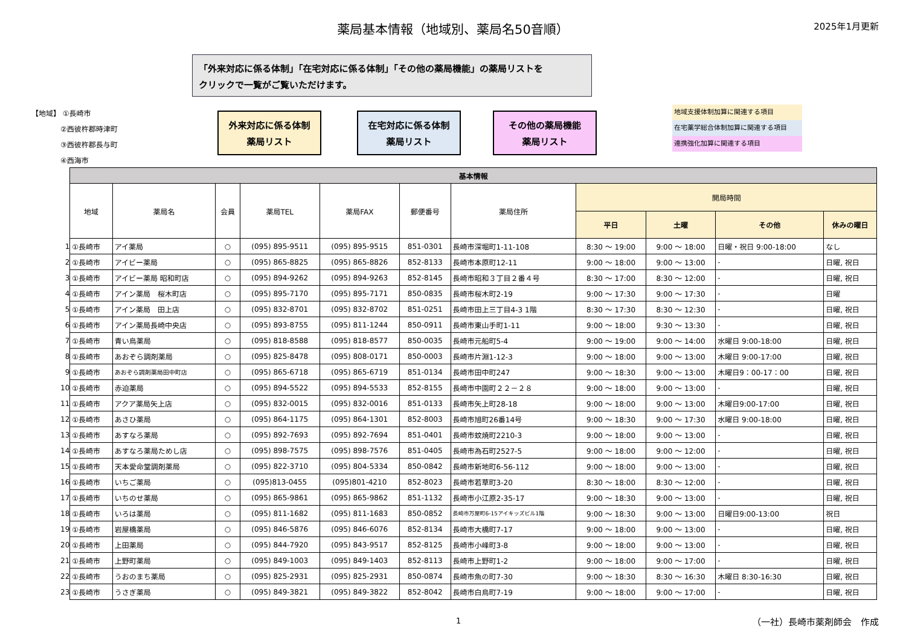薬局基本情報（地域別、薬局名50音順）
2025年1月更新
「外来対応に係る体制」「在宅対応に係る体制」「その他の薬局機能」の薬局リストを
クリックで一覧がご覧いただけます。
【地域】 ①長崎市
　　　　②西彼杵郡時津町
　　　　③西彼杵郡長与町
　　　　④西海市
外来対応に係る体制
薬局リスト
在宅対応に係る体制
薬局リスト
その他の薬局機能
薬局リスト
地域支援体制加算に関連する項目
在宅薬学総合体制加算に関連する項目
連携強化加算に関連する項目
| | 基本情報 | | | | | | | | | | |
| | 地域 | 薬局名 | 会員 | 薬局TEL | 薬局FAX | 郵便番号 | 薬局住所 | 開局時間 | | | |
| | | | | | | | | 平日 | 土曜 | その他 | 休みの曜日 |
| 1 | ①長崎市 | アイ薬局 | ○ | (095) 895-9511 | (095) 895-9515 | 851-0301 | 長崎市深堀町1-11-108 | 8:30 ～ 19:00 | 9:00 ～ 18:00 | 日曜・祝日 9:00-18:00 | なし |
| 2 | ①長崎市 | アイビー薬局 | ○ | (095) 865-8825 | (095) 865-8826 | 852-8133 | 長崎市本原町12-11 | 9:00 ～ 18:00 | 9:00 ～ 13:00 | - | 日曜, 祝日 |
| 3 | ①長崎市 | アイビー薬局 昭和町店 | ○ | (095) 894-9262 | (095) 894-9263 | 852-8145 | 長崎市昭和３丁目２番４号 | 8:30 ～ 17:00 | 8:30 ～ 12:00 | - | 日曜, 祝日 |
| 4 | ①長崎市 | アイン薬局 桜木町店 | ○ | (095) 895-7170 | (095) 895-7171 | 850-0835 | 長崎市桜木町2-19 | 9:00 ～ 17:30 | 9:00 ～ 17:30 | - | 日曜 |
| 5 | ①長崎市 | アイン薬局 田上店 | ○ | (095) 832-8701 | (095) 832-8702 | 851-0251 | 長崎市田上三丁目4-3 1階 | 8:30 ～ 17:30 | 8:30 ～ 12:30 | - | 日曜, 祝日 |
| 6 | ①長崎市 | アイン薬局長崎中央店 | ○ | (095) 893-8755 | (095) 811-1244 | 850-0911 | 長崎市東山手町1-11 | 9:00 ～ 18:00 | 9:30 ～ 13:30 | - | 日曜, 祝日 |
| 7 | ①長崎市 | 青い鳥薬局 | ○ | (095) 818-8588 | (095) 818-8577 | 850-0035 | 長崎市元船町5-4 | 9:00 ～ 19:00 | 9:00 ～ 14:00 | 水曜日 9:00-18:00 | 日曜, 祝日 |
| 8 | ①長崎市 | あおぞら調剤薬局 | ○ | (095) 825-8478 | (095) 808-0171 | 850-0003 | 長崎市片淵1-12-3 | 9:00 ～ 18:00 | 9:00 ～ 13:00 | 木曜日 9:00-17:00 | 日曜, 祝日 |
| 9 | ①長崎市 | あおぞら調剤薬局田中町店 | ○ | (095) 865-6718 | (095) 865-6719 | 851-0134 | 長崎市田中町247 | 9:00 ～ 18:30 | 9:00 ～ 13:00 | 木曜日9：00-17：00 | 日曜, 祝日 |
| 10 | ①長崎市 | 赤迫薬局 | ○ | (095) 894-5522 | (095) 894-5533 | 852-8155 | 長崎市中園町２２－２８ | 9:00 ～ 18:00 | 9:00 ～ 13:00 | - | 日曜, 祝日 |
| 11 | ①長崎市 | アクア薬局矢上店 | ○ | (095) 832-0015 | (095) 832-0016 | 851-0133 | 長崎市矢上町28-18 | 9:00 ～ 18:00 | 9:00 ～ 13:00 | 木曜日9:00-17:00 | 日曜, 祝日 |
| 12 | ①長崎市 | あさひ薬局 | ○ | (095) 864-1175 | (095) 864-1301 | 852-8003 | 長崎市旭町26番14号 | 9:00 ～ 18:30 | 9:00 ～ 17:30 | 水曜日 9:00-18:00 | 日曜, 祝日 |
| 13 | ①長崎市 | あすなろ薬局 | ○ | (095) 892-7693 | (095) 892-7694 | 851-0401 | 長崎市蚊焼町2210-3 | 9:00 ～ 18:00 | 9:00 ～ 13:00 | - | 日曜, 祝日 |
| 14 | ①長崎市 | あすなろ薬局ためし店 | ○ | (095) 898-7575 | (095) 898-7576 | 851-0405 | 長崎市為石町2527-5 | 9:00 ～ 18:00 | 9:00 ～ 12:00 | - | 日曜, 祝日 |
| 15 | ①長崎市 | 天本愛命堂調剤薬局 | ○ | (095) 822-3710 | (095) 804-5334 | 850-0842 | 長崎市新地町6-56-112 | 9:00 ～ 18:00 | 9:00 ～ 13:00 | - | 日曜, 祝日 |
| 16 | ①長崎市 | いちご薬局 | ○ | (095)813-0455 | (095)801-4210 | 852-8023 | 長崎市若草町3-20 | 8:30 ～ 18:00 | 8:30 ～ 12:00 | - | 日曜, 祝日 |
| 17 | ①長崎市 | いちのせ薬局 | ○ | (095) 865-9861 | (095) 865-9862 | 851-1132 | 長崎市小江原2-35-17 | 9:00 ～ 18:30 | 9:00 ～ 13:00 | - | 日曜, 祝日 |
| 18 | ①長崎市 | いろは薬局 | ○ | (095) 811-1682 | (095) 811-1683 | 850-0852 | 長崎市万屋町6-15アイキッズビル1階 | 9:00 ～ 18:30 | 9:00 ～ 13:00 | 日曜日9:00-13:00 | 祝日 |
| 19 | ①長崎市 | 岩屋橋薬局 | ○ | (095) 846-5876 | (095) 846-6076 | 852-8134 | 長崎市大橋町7-17 | 9:00 ～ 18:00 | 9:00 ～ 13:00 | - | 日曜, 祝日 |
| 20 | ①長崎市 | 上田薬局 | ○ | (095) 844-7920 | (095) 843-9517 | 852-8125 | 長崎市小峰町3-8 | 9:00 ～ 18:00 | 9:00 ～ 13:00 | - | 日曜, 祝日 |
| 21 | ①長崎市 | 上野町薬局 | ○ | (095) 849-1003 | (095) 849-1403 | 852-8113 | 長崎市上野町1-2 | 9:00 ～ 18:00 | 9:00 ～ 17:00 | - | 日曜, 祝日 |
| 22 | ①長崎市 | うおのまち薬局 | ○ | (095) 825-2931 | (095) 825-2931 | 850-0874 | 長崎市魚の町7-30 | 9:00 ～ 18:30 | 8:30 ～ 16:30 | 木曜日 8:30-16:30 | 日曜, 祝日 |
| 23 | ①長崎市 | うさぎ薬局 | ○ | (095) 849-3821 | (095) 849-3822 | 852-8042 | 長崎市白鳥町7-19 | 9:00 ～ 18:00 | 9:00 ～ 17:00 | - | 日曜, 祝日 |
1 （一社）長崎市薬剤師会　作成